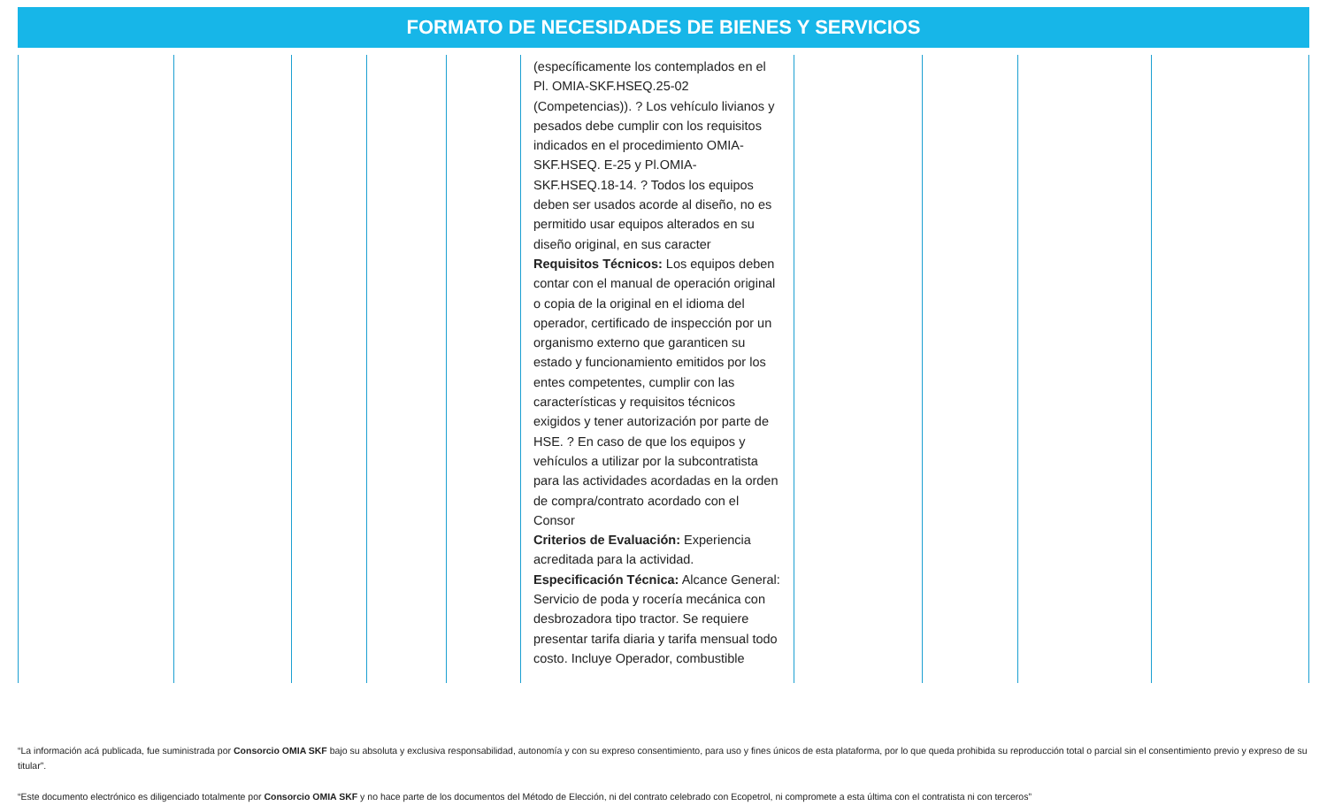FORMATO DE NECESIDADES DE BIENES Y SERVICIOS
| | | | | | (específicamente los contemplados en el Pl. OMIA-SKF.HSEQ.25-02 (Competencias)). ? Los vehículo livianos y pesados debe cumplir con los requisitos indicados en el procedimiento OMIA-SKF.HSEQ. E-25 y Pl.OMIA-SKF.HSEQ.18-14. ? Todos los equipos deben ser usados acorde al diseño, no es permitido usar equipos alterados en su diseño original, en sus caracter Requisitos Técnicos: Los equipos deben contar con el manual de operación original o copia de la original en el idioma del operador, certificado de inspección por un organismo externo que garanticen su estado y funcionamiento emitidos por los entes competentes, cumplir con las características y requisitos técnicos exigidos y tener autorización por parte de HSE. ? En caso de que los equipos y vehículos a utilizar por la subcontratista para las actividades acordadas en la orden de compra/contrato acordado con el Consor Criterios de Evaluación: Experiencia acreditada para la actividad. Especificación Técnica: Alcance General: Servicio de poda y rocería mecánica con desbrozadora tipo tractor. Se requiere presentar tarifa diaria y tarifa mensual todo costo. Incluye Operador, combustible | | | | |
“La información acá publicada, fue suministrada por Consorcio OMIA SKF bajo su absoluta y exclusiva responsabilidad, autonomía y con su expreso consentimiento, para uso y fines únicos de esta plataforma, por lo que queda prohibida su reproducción total o parcial sin el consentimiento previo y expreso de su titular”.
“Este documento electrónico es diligenciado totalmente por Consorcio OMIA SKF y no hace parte de los documentos del Método de Elección, ni del contrato celebrado con Ecopetrol, ni compromete a esta última con el contratista ni con terceros”